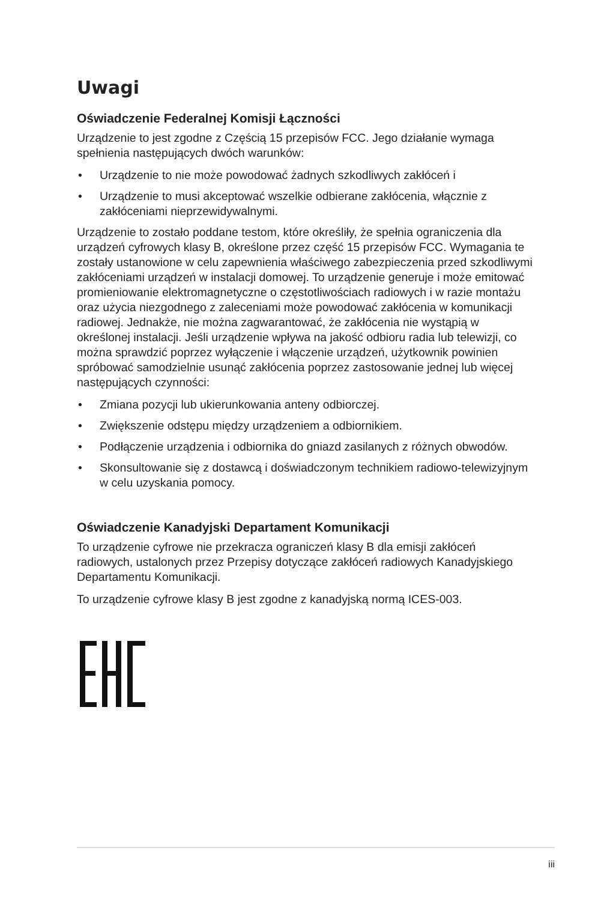Uwagi
Oświadczenie Federalnej Komisji Łączności
Urządzenie to jest zgodne z Częścią 15 przepisów FCC. Jego działanie wymaga spełnienia następujących dwóch warunków:
• Urządzenie to nie może powodować żadnych szkodliwych zakłóceń i
• Urządzenie to musi akceptować wszelkie odbierane zakłócenia, włącznie z zakłóceniami nieprzewidywalnymi.
Urządzenie to zostało poddane testom, które określiły, że spełnia ograniczenia dla urządzeń cyfrowych klasy B, określone przez część 15 przepisów FCC. Wymagania te zostały ustanowione w celu zapewnienia właściwego zabezpieczenia przed szkodliwymi zakłóceniami urządzeń w instalacji domowej. To urządzenie generuje i może emitować promieniowanie elektromagnetyczne o częstotliwościach radiowych i w razie montażu oraz użycia niezgodnego z zaleceniami może powodować zakłócenia w komunikacji radiowej. Jednakże, nie można zagwarantować, że zakłócenia nie wystąpią w określonej instalacji. Jeśli urządzenie wpływa na jakość odbioru radia lub telewizji, co można sprawdzić poprzez wyłączenie i włączenie urządzeń, użytkownik powinien spróbować samodzielnie usunąć zakłócenia poprzez zastosowanie jednej lub więcej następujących czynności:
• Zmiana pozycji lub ukierunkowania anteny odbiorczej.
• Zwiększenie odstępu między urządzeniem a odbiornikiem.
• Podłączenie urządzenia i odbiornika do gniazd zasilanych z różnych obwodów.
• Skonsultowanie się z dostawcą i doświadczonym technikiem radiowo-telewizyjnym w celu uzyskania pomocy.
Oświadczenie Kanadyjski Departament Komunikacji
To urządzenie cyfrowe nie przekracza ograniczeń klasy B dla emisji zakłóceń radiowych, ustalonych przez Przepisy dotyczące zakłóceń radiowych Kanadyjskiego Departamentu Komunikacji.
To urządzenie cyfrowe klasy B jest zgodne z kanadyjską normą ICES-003.
iii